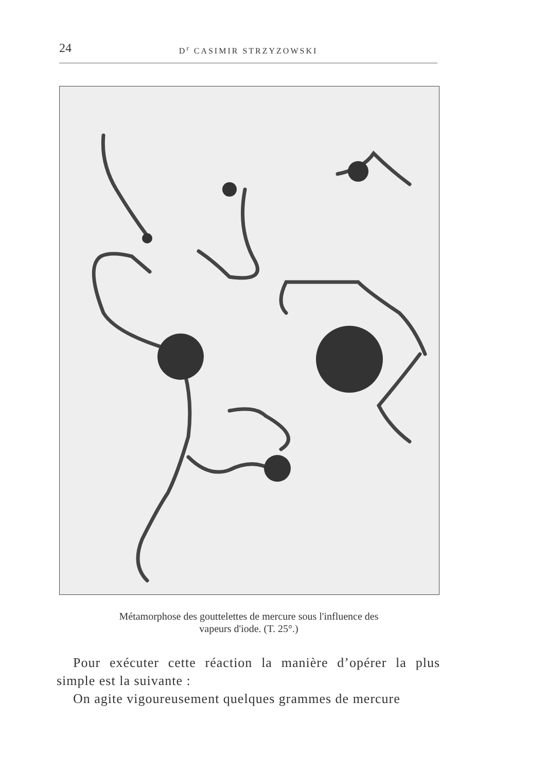24 D<sup>r</sup> CASIMIR STRZYZOWSKI
Métamorphose des gouttelettes de mercure sous l'influence des
vapeurs d'iode. (T. 25°.)
Pour exécuter cette réaction la manière d’opérer la plus simple est la suivante :
On agite vigoureusement quelques grammes de mercure